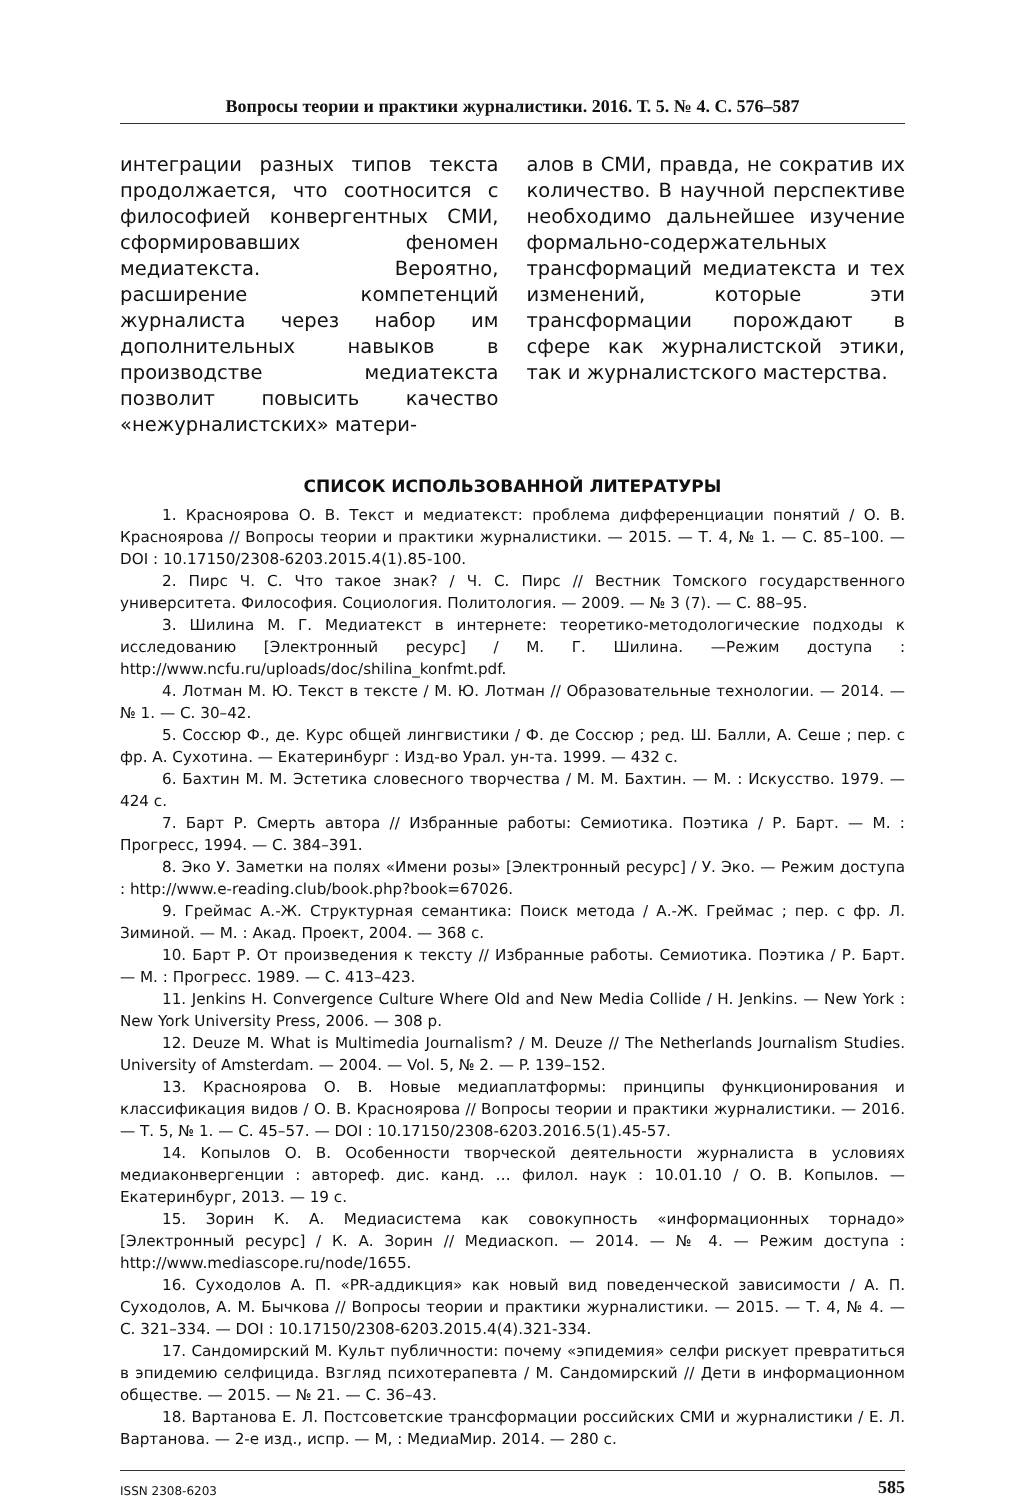Вопросы теории и практики журналистики. 2016. Т. 5. № 4. С. 576–587
интеграции разных типов текста продолжается, что соотносится с философией конвергентных СМИ, сформировавших феномен медиатекста. Вероятно, расширение компетенций журналиста через набор им дополнительных навыков в производстве медиатекста позволит повысить качество «нежурналистских» матери-
алов в СМИ, правда, не сократив их количество. В научной перспективе необходимо дальнейшее изучение формально-содержательных трансформаций медиатекста и тех изменений, которые эти трансформации порождают в сфере как журналистской этики, так и журналистского мастерства.
СПИСОК ИСПОЛЬЗОВАННОЙ ЛИТЕРАТУРЫ
1. Краснoярова О. В. Текст и медиатекст: проблема дифференциации понятий / О. В. Красноярова // Вопросы теории и практики журналистики. — 2015. — Т. 4, № 1. — С. 85–100. — DOI : 10.17150/2308-6203.2015.4(1).85-100.
2. Пирс Ч. С. Что такое знак? / Ч. С. Пирс // Вестник Томского государственного университета. Философия. Социология. Политология. — 2009. — № 3 (7). — С. 88–95.
3. Шилина М. Г. Медиатекст в интернете: теоретико-методологические подходы к исследованию [Электронный ресурс] / М. Г. Шилина. —Режим доступа : http://www.ncfu.ru/uploads/doc/shilina_konfmt.pdf.
4. Лотман М. Ю. Текст в тексте / М. Ю. Лотман // Образовательные технологии. — 2014. — № 1. — С. 30–42.
5. Соссюр Ф., де. Курс общей лингвистики / Ф. де Соссюр ; ред. Ш. Балли, А. Сеше ; пер. с фр. А. Сухотина. — Екатеринбург : Изд-во Урал. ун-та. 1999. — 432 с.
6. Бахтин М. М. Эстетика словесного творчества / М. М. Бахтин. — М. : Искусство. 1979. — 424 с.
7. Барт Р. Смерть автора // Избранные работы: Семиотика. Поэтика / Р. Барт. — М. : Прогресс, 1994. — С. 384–391.
8. Эко У. Заметки на полях «Имени розы» [Электронный ресурс] / У. Эко. — Режим доступа : http://www.e-reading.club/book.php?book=67026.
9. Греймас А.-Ж. Структурная семантика: Поиск метода / А.-Ж. Греймас ; пер. с фр. Л. Зиминой. — М. : Акад. Проект, 2004. — 368 с.
10. Барт Р. От произведения к тексту // Избранные работы. Семиотика. Поэтика / Р. Барт. — М. : Прогресс. 1989. — С. 413–423.
11. Jenkins H. Convergence Culture Where Old and New Media Collide / H. Jenkins. — New York : New York University Press, 2006. — 308 p.
12. Deuze M. What is Multimedia Journalism? / M. Deuze // The Netherlands Journalism Studies. University of Amsterdam. — 2004. — Vol. 5, № 2. — P. 139–152.
13. Красноярова О. В. Новые медиаплатформы: принципы функционирования и классификация видов / О. В. Красноярова // Вопросы теории и практики журналистики. — 2016. — Т. 5, № 1. — С. 45–57. — DOI : 10.17150/2308-6203.2016.5(1).45-57.
14. Копылов О. В. Особенности творческой деятельности журналиста в условиях медиаконвергенции : автореф. дис. канд. … филол. наук : 10.01.10 / О. В. Копылов. — Екатеринбург, 2013. — 19 с.
15. Зорин К. А. Медиасистема как совокупность «информационных торнадо» [Электронный ресурс] / К. А. Зорин // Медиаскоп. — 2014. — № 4. — Режим доступа : http://www.mediascope.ru/node/1655.
16. Суходолов А. П. «PR-аддикция» как новый вид поведенческой зависимости / А. П. Суходолов, А. М. Бычкова // Вопросы теории и практики журналистики. — 2015. — Т. 4, № 4. — С. 321–334. — DOI : 10.17150/2308-6203.2015.4(4).321-334.
17. Сандомирский М. Культ публичности: почему «эпидемия» селфи рискует превратиться в эпидемию селфицида. Взгляд психотерапевта / М. Сандомирский // Дети в информационном обществе. — 2015. — № 21. — С. 36–43.
18. Вартанова Е. Л. Постсоветские трансформации российских СМИ и журналистики / Е. Л. Вартанова. — 2-е изд., испр. — М, : МедиаМир. 2014. — 280 с.
ISSN 2308-6203 585